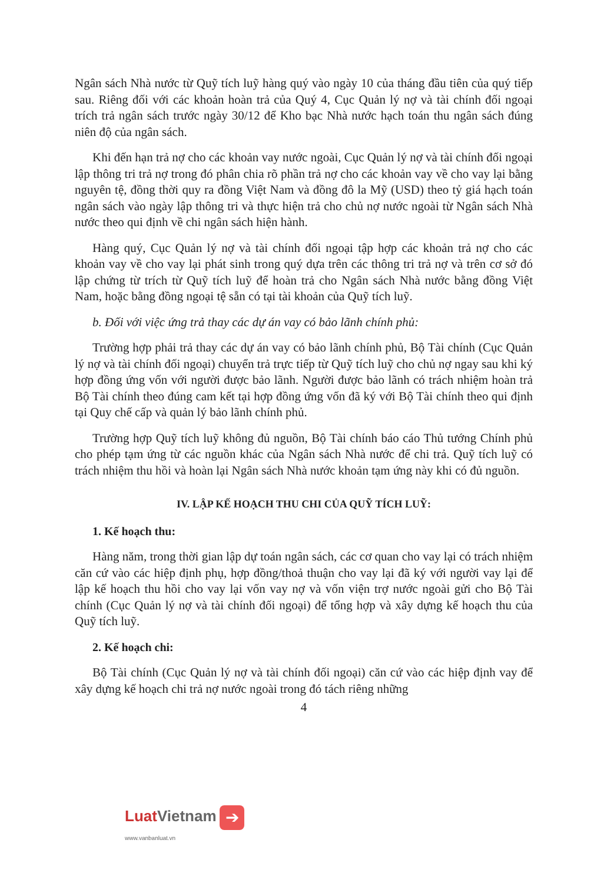Ngân sách Nhà nước từ Quỹ tích luỹ hàng quý vào ngày 10 của tháng đầu tiên của quý tiếp sau. Riêng đối với các khoản hoàn trả của Quý 4, Cục Quản lý nợ và tài chính đối ngoại trích trả ngân sách trước ngày 30/12 để Kho bạc Nhà nước hạch toán thu ngân sách đúng niên độ của ngân sách.
Khi đến hạn trả nợ cho các khoản vay nước ngoài, Cục Quản lý nợ và tài chính đối ngoại lập thông tri trả nợ trong đó phân chia rõ phần trả nợ cho các khoản vay về cho vay lại bằng nguyên tệ, đồng thời quy ra đồng Việt Nam và đồng đô la Mỹ (USD) theo tỷ giá hạch toán ngân sách vào ngày lập thông tri và thực hiện trả cho chủ nợ nước ngoài từ Ngân sách Nhà nước theo qui định về chi ngân sách hiện hành.
Hàng quý, Cục Quản lý nợ và tài chính đối ngoại tập hợp các khoản trả nợ cho các khoản vay về cho vay lại phát sinh trong quý dựa trên các thông tri trả nợ và trên cơ sở đó lập chứng từ trích từ Quỹ tích luỹ để hoàn trả cho Ngân sách Nhà nước bằng đồng Việt Nam, hoặc bằng đồng ngoại tệ sẵn có tại tài khoản của Quỹ tích luỹ.
b. Đối với việc ứng trả thay các dự án vay có bảo lãnh chính phủ:
Trường hợp phải trả thay các dự án vay có bảo lãnh chính phủ, Bộ Tài chính (Cục Quản lý nợ và tài chính đối ngoại) chuyển trả trực tiếp từ Quỹ tích luỹ cho chủ nợ ngay sau khi ký hợp đồng ứng vốn với người được bảo lãnh. Người được bảo lãnh có trách nhiệm hoàn trả Bộ Tài chính theo đúng cam kết tại hợp đồng ứng vốn đã ký với Bộ Tài chính theo qui định tại Quy chế cấp và quản lý bảo lãnh chính phủ.
Trường hợp Quỹ tích luỹ không đủ nguồn, Bộ Tài chính báo cáo Thủ tướng Chính phủ cho phép tạm ứng từ các nguồn khác của Ngân sách Nhà nước để chi trả. Quỹ tích luỹ có trách nhiệm thu hồi và hoàn lại Ngân sách Nhà nước khoản tạm ứng này khi có đủ nguồn.
IV. LẬP KẾ HOẠCH THU CHI CỦA QUỸ TÍCH LUỸ:
1. Kế hoạch thu:
Hàng năm, trong thời gian lập dự toán ngân sách, các cơ quan cho vay lại có trách nhiệm căn cứ vào các hiệp định phụ, hợp đồng/thoả thuận cho vay lại đã ký với người vay lại để lập kế hoạch thu hồi cho vay lại vốn vay nợ và vốn viện trợ nước ngoài gửi cho Bộ Tài chính (Cục Quản lý nợ và tài chính đối ngoại) để tổng hợp và xây dựng kế hoạch thu của Quỹ tích luỹ.
2. Kế hoạch chi:
Bộ Tài chính (Cục Quản lý nợ và tài chính đối ngoại) căn cứ vào các hiệp định vay để xây dựng kế hoạch chi trả nợ nước ngoài trong đó tách riêng những
4
LuatVietnam ➔
www.vanbanluat.vn